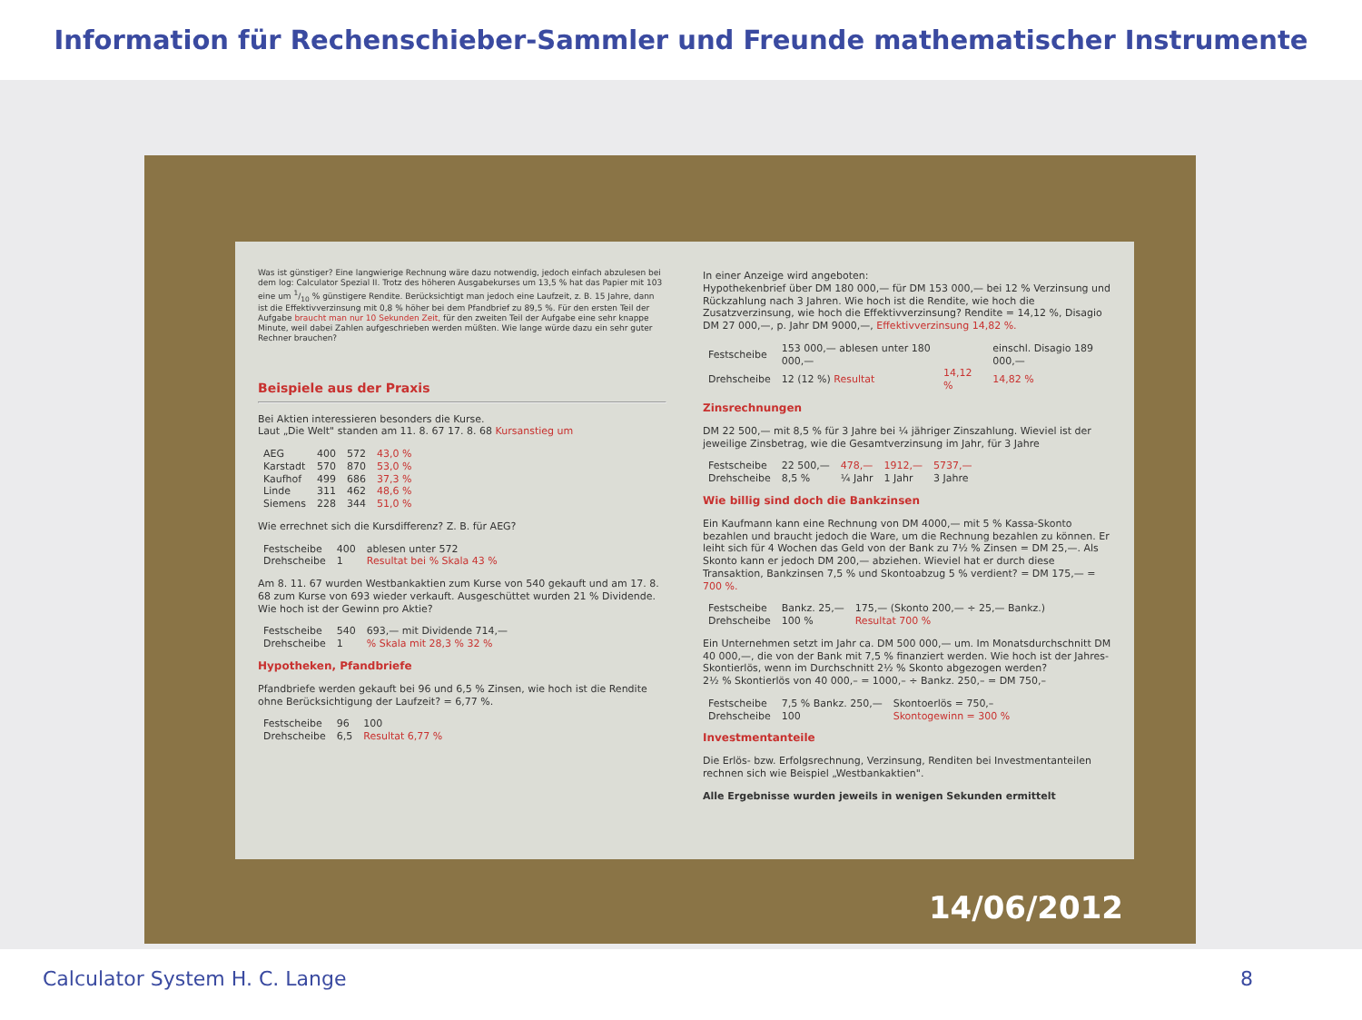Information für Rechenschieber-Sammler und Freunde mathematischer Instrumente
Was ist günstiger? Eine langwierige Rechnung wäre dazu notwendig, jedoch einfach abzulesen bei dem log: Calculator Spezial II. Trotz des höheren Ausgabekurses um 13,5 % hat das Papier mit 103 eine um 1/10 % günstigere Rendite. Berücksichtigt man jedoch eine Laufzeit, z. B. 15 Jahre, dann ist die Effektivverzinsung mit 0,8 % höher bei dem Pfandbrief zu 89,5 %. Für den ersten Teil der Aufgabe braucht man nur 10 Sekunden Zeit, für den zweiten Teil der Aufgabe eine sehr knappe Minute, weil dabei Zahlen aufgeschrieben werden müßten. Wie lange würde dazu ein sehr guter Rechner brauchen?
Beispiele aus der Praxis
Bei Aktien interessieren besonders die Kurse.
Laut „Die Welt" standen am 11. 8. 67 17. 8. 68 Kursanstieg um
| AEG | 400 | 572 | 43,0 % |
| Karstadt | 570 | 870 | 53,0 % |
| Kaufhof | 499 | 686 | 37,3 % |
| Linde | 311 | 462 | 48,6 % |
| Siemens | 228 | 344 | 51,0 % |
Wie errechnet sich die Kursdifferenz? Z. B. für AEG?
| Festscheibe | 400 | ablesen unter 572 |
| Drehscheibe | 1 | Resultat bei % Skala 43 % |
Am 8. 11. 67 wurden Westbankaktien zum Kurse von 540 gekauft und am 17. 8. 68 zum Kurse von 693 wieder verkauft. Ausgeschüttet wurden 21 % Dividende. Wie hoch ist der Gewinn pro Aktie?
| Festscheibe | 540 | 693,— mit Dividende 714,— |
| Drehscheibe | 1 | % Skala mit 28,3 % 32 % |
Hypotheken, Pfandbriefe
Pfandbriefe werden gekauft bei 96 und 6,5 % Zinsen, wie hoch ist die Rendite ohne Berücksichtigung der Laufzeit? = 6,77 %.
| Festscheibe | 96 | 100 |
| Drehscheibe | 6,5 | Resultat 6,77 % |
In einer Anzeige wird angeboten:
Hypothekenbrief über DM 180 000,— für DM 153 000,— bei 12 % Verzinsung und Rückzahlung nach 3 Jahren. Wie hoch ist die Rendite, wie hoch die Zusatzverzinsung, wie hoch die Effektivverzinsung? Rendite = 14,12 %, Disagio DM 27 000,—, p. Jahr DM 9000,—, Effektivverzinsung 14,82 %.
| Festscheibe | 153 000,— ablesen unter 180 000,— | | einschl. Disagio 189 000,— |
| Drehscheibe | 12 (12 %) Resultat | 14,12 % | 14,82 % |
Zinsrechnungen
DM 22 500,— mit 8,5 % für 3 Jahre bei ¼ jähriger Zinszahlung. Wieviel ist der jeweilige Zinsbetrag, wie die Gesamtverzinsung im Jahr, für 3 Jahre
| Festscheibe | 22 500,— | 478,— | 1912,— | 5737,— |
| Drehscheibe | 8,5 % | ¼ Jahr | 1 Jahr | 3 Jahre |
Wie billig sind doch die Bankzinsen
Ein Kaufmann kann eine Rechnung von DM 4000,— mit 5 % Kassa-Skonto bezahlen und braucht jedoch die Ware, um die Rechnung bezahlen zu können. Er leiht sich für 4 Wochen das Geld von der Bank zu 7½ % Zinsen = DM 25,—. Als Skonto kann er jedoch DM 200,— abziehen. Wieviel hat er durch diese Transaktion, Bankzinsen 7,5 % und Skontoabzug 5 % verdient? = DM 175,— = 700 %.
| Festscheibe | Bankz. 25,— | 175,— (Skonto 200,— ÷ 25,— Bankz.) |
| Drehscheibe | 100 % | Resultat 700 % |
Ein Unternehmen setzt im Jahr ca. DM 500 000,— um. Im Monatsdurchschnitt DM 40 000,—, die von der Bank mit 7,5 % finanziert werden. Wie hoch ist der Jahres-Skontierlös, wenn im Durchschnitt 2½ % Skonto abgezogen werden?
2½ % Skontierlös von 40 000,– = 1000,– ÷ Bankz. 250,– = DM 750,–
| Festscheibe | 7,5 % Bankz. 250,— | Skontoerlös = 750,– |
| Drehscheibe | 100 | Skontogewinn = 300 % |
Investmentanteile
Die Erlös- bzw. Erfolgsrechnung, Verzinsung, Renditen bei Investmentanteilen rechnen sich wie Beispiel „Westbankaktien".
Alle Ergebnisse wurden jeweils in wenigen Sekunden ermittelt
14/06/2012
Calculator System H. C. Lange 8